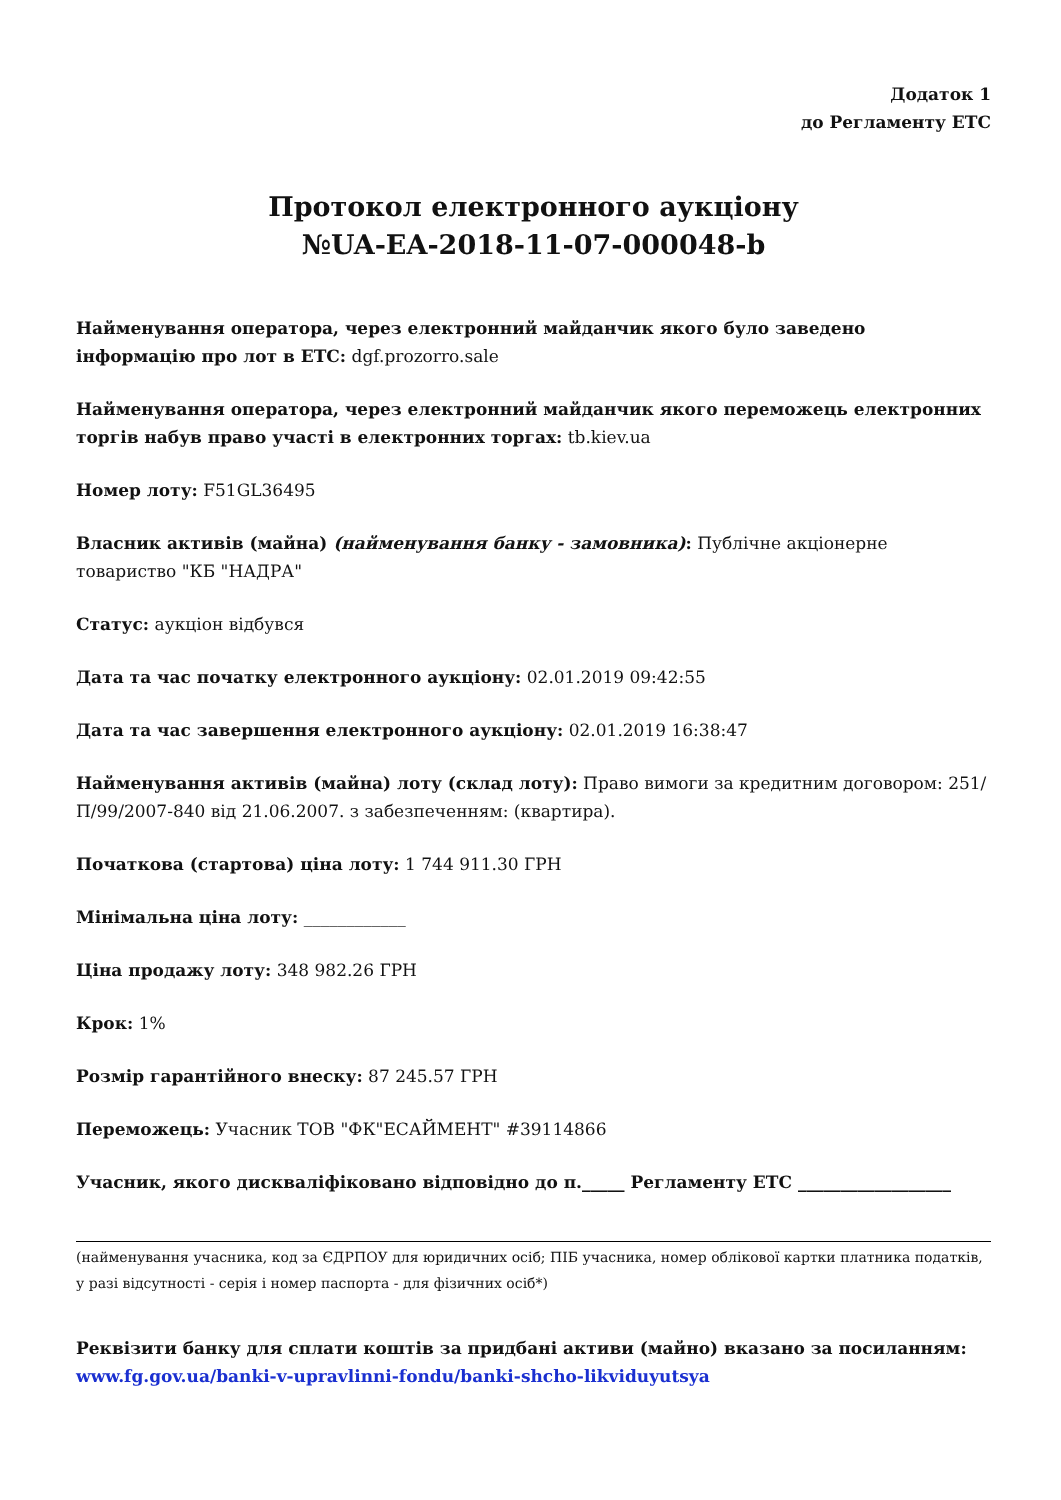Додаток 1
до Регламенту ЕТС
Протокол електронного аукціону
№UA-EA-2018-11-07-000048-b
Найменування оператора, через електронний майданчик якого було заведено інформацію про лот в ЕТС: dgf.prozorro.sale
Найменування оператора, через електронний майданчик якого переможець електронних торгів набув право участі в електронних торгах: tb.kiev.ua
Номер лоту: F51GL36495
Власник активів (майна) (найменування банку - замовника): Публічне акціонерне товариство "КБ "НАДРА"
Статус: аукціон відбувся
Дата та час початку електронного аукціону: 02.01.2019 09:42:55
Дата та час завершення електронного аукціону: 02.01.2019 16:38:47
Найменування активів (майна) лоту (склад лоту): Право вимоги за кредитним договором: 251/П/99/2007-840 від 21.06.2007. з забезпеченням: (квартира).
Початкова (стартова) ціна лоту: 1 744 911.30 ГРН
Мінімальна ціна лоту: ____________
Ціна продажу лоту: 348 982.26 ГРН
Крок: 1%
Розмір гарантійного внеску: 87 245.57 ГРН
Переможець: Учасник ТОВ "ФК"ЕСАЙМЕНТ" #39114866
Учасник, якого дискваліфіковано відповідно до п._____ Регламенту ЕТС __________________
(найменування учасника, код за ЄДРПОУ для юридичних осіб; ПІБ учасника, номер облікової картки платника податків, у разі відсутності - серія і номер паспорта - для фізичних осіб*)
Реквізити банку для сплати коштів за придбані активи (майно) вказано за посиланням: www.fg.gov.ua/banki-v-upravlinni-fondu/banki-shcho-likviduyutsya